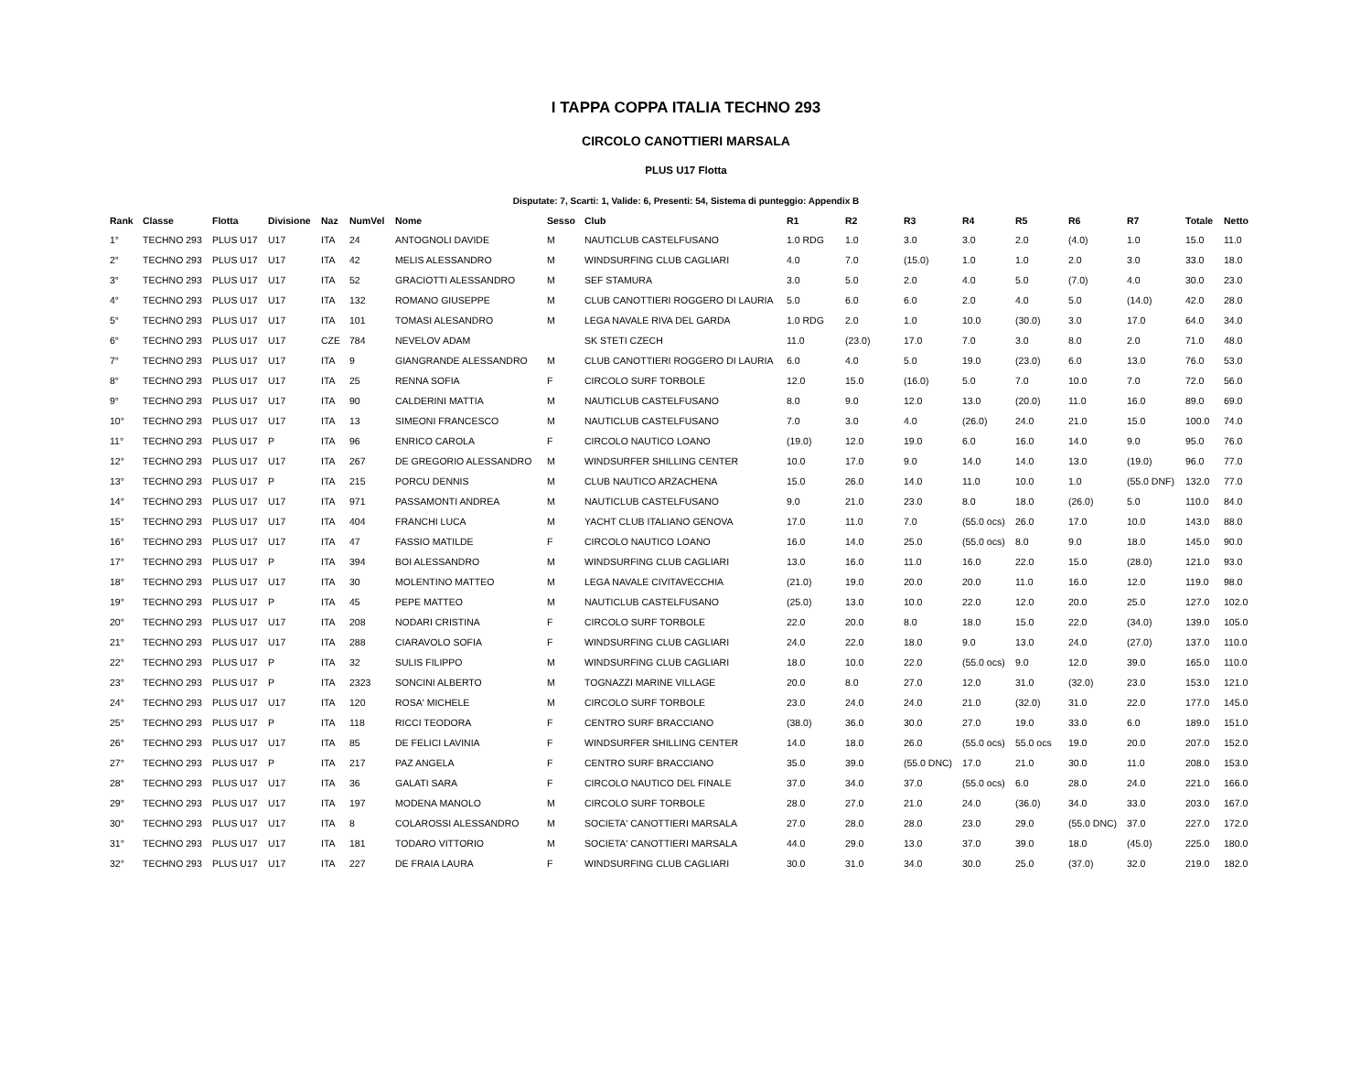I TAPPA COPPA ITALIA TECHNO 293
CIRCOLO CANOTTIERI MARSALA
PLUS U17 Flotta
Disputate: 7, Scarti: 1, Valide: 6, Presenti: 54, Sistema di punteggio: Appendix B
| Rank | Classe | Flotta | Divisione | Naz | NumVel | Nome | Sesso | Club | R1 | R2 | R3 | R4 | R5 | R6 | R7 | Totale | Netto |
| --- | --- | --- | --- | --- | --- | --- | --- | --- | --- | --- | --- | --- | --- | --- | --- | --- | --- |
| 1° | TECHNO 293 | PLUS U17 | U17 | ITA | 24 | ANTOGNOLI DAVIDE | M | NAUTICLUB CASTELFUSANO | 1.0 RDG | 1.0 | 3.0 | 3.0 | 2.0 | (4.0) | 1.0 | 15.0 | 11.0 |
| 2° | TECHNO 293 | PLUS U17 | U17 | ITA | 42 | MELIS ALESSANDRO | M | WINDSURFING CLUB CAGLIARI | 4.0 | 7.0 | (15.0) | 1.0 | 1.0 | 2.0 | 3.0 | 33.0 | 18.0 |
| 3° | TECHNO 293 | PLUS U17 | U17 | ITA | 52 | GRACIOTTI ALESSANDRO | M | SEF STAMURA | 3.0 | 5.0 | 2.0 | 4.0 | 5.0 | (7.0) | 4.0 | 30.0 | 23.0 |
| 4° | TECHNO 293 | PLUS U17 | U17 | ITA | 132 | ROMANO GIUSEPPE | M | CLUB CANOTTIERI ROGGERO DI LAURIA | 5.0 | 6.0 | 6.0 | 2.0 | 4.0 | 5.0 | (14.0) | 42.0 | 28.0 |
| 5° | TECHNO 293 | PLUS U17 | U17 | ITA | 101 | TOMASI ALESANDRO | M | LEGA NAVALE RIVA DEL GARDA | 1.0 RDG | 2.0 | 1.0 | 10.0 | (30.0) | 3.0 | 17.0 | 64.0 | 34.0 |
| 6° | TECHNO 293 | PLUS U17 | U17 | CZE | 784 | NEVELOV ADAM | | SK STETI CZECH | 11.0 | (23.0) | 17.0 | 7.0 | 3.0 | 8.0 | 2.0 | 71.0 | 48.0 |
| 7° | TECHNO 293 | PLUS U17 | U17 | ITA | 9 | GIANGRANDE ALESSANDRO | M | CLUB CANOTTIERI ROGGERO DI LAURIA | 6.0 | 4.0 | 5.0 | 19.0 | (23.0) | 6.0 | 13.0 | 76.0 | 53.0 |
| 8° | TECHNO 293 | PLUS U17 | U17 | ITA | 25 | RENNA SOFIA | F | CIRCOLO SURF TORBOLE | 12.0 | 15.0 | (16.0) | 5.0 | 7.0 | 10.0 | 7.0 | 72.0 | 56.0 |
| 9° | TECHNO 293 | PLUS U17 | U17 | ITA | 90 | CALDERINI MATTIA | M | NAUTICLUB CASTELFUSANO | 8.0 | 9.0 | 12.0 | 13.0 | (20.0) | 11.0 | 16.0 | 89.0 | 69.0 |
| 10° | TECHNO 293 | PLUS U17 | U17 | ITA | 13 | SIMEONI FRANCESCO | M | NAUTICLUB CASTELFUSANO | 7.0 | 3.0 | 4.0 | (26.0) | 24.0 | 21.0 | 15.0 | 100.0 | 74.0 |
| 11° | TECHNO 293 | PLUS U17 | P | ITA | 96 | ENRICO CAROLA | F | CIRCOLO NAUTICO LOANO | (19.0) | 12.0 | 19.0 | 6.0 | 16.0 | 14.0 | 9.0 | 95.0 | 76.0 |
| 12° | TECHNO 293 | PLUS U17 | U17 | ITA | 267 | DE GREGORIO ALESSANDRO | M | WINDSURFER SHILLING CENTER | 10.0 | 17.0 | 9.0 | 14.0 | 14.0 | 13.0 | (19.0) | 96.0 | 77.0 |
| 13° | TECHNO 293 | PLUS U17 | P | ITA | 215 | PORCU DENNIS | M | CLUB NAUTICO ARZACHENA | 15.0 | 26.0 | 14.0 | 11.0 | 10.0 | 1.0 | (55.0 DNF) | 132.0 | 77.0 |
| 14° | TECHNO 293 | PLUS U17 | U17 | ITA | 971 | PASSAMONTI ANDREA | M | NAUTICLUB CASTELFUSANO | 9.0 | 21.0 | 23.0 | 8.0 | 18.0 | (26.0) | 5.0 | 110.0 | 84.0 |
| 15° | TECHNO 293 | PLUS U17 | U17 | ITA | 404 | FRANCHI LUCA | M | YACHT CLUB ITALIANO GENOVA | 17.0 | 11.0 | 7.0 | (55.0 ocs) | 26.0 | 17.0 | 10.0 | 143.0 | 88.0 |
| 16° | TECHNO 293 | PLUS U17 | U17 | ITA | 47 | FASSIO MATILDE | F | CIRCOLO NAUTICO LOANO | 16.0 | 14.0 | 25.0 | (55.0 ocs) | 8.0 | 9.0 | 18.0 | 145.0 | 90.0 |
| 17° | TECHNO 293 | PLUS U17 | P | ITA | 394 | BOI ALESSANDRO | M | WINDSURFING CLUB CAGLIARI | 13.0 | 16.0 | 11.0 | 16.0 | 22.0 | 15.0 | (28.0) | 121.0 | 93.0 |
| 18° | TECHNO 293 | PLUS U17 | U17 | ITA | 30 | MOLENTINO MATTEO | M | LEGA NAVALE CIVITAVECCHIA | (21.0) | 19.0 | 20.0 | 20.0 | 11.0 | 16.0 | 12.0 | 119.0 | 98.0 |
| 19° | TECHNO 293 | PLUS U17 | P | ITA | 45 | PEPE MATTEO | M | NAUTICLUB CASTELFUSANO | (25.0) | 13.0 | 10.0 | 22.0 | 12.0 | 20.0 | 25.0 | 127.0 | 102.0 |
| 20° | TECHNO 293 | PLUS U17 | U17 | ITA | 208 | NODARI CRISTINA | F | CIRCOLO SURF TORBOLE | 22.0 | 20.0 | 8.0 | 18.0 | 15.0 | 22.0 | (34.0) | 139.0 | 105.0 |
| 21° | TECHNO 293 | PLUS U17 | U17 | ITA | 288 | CIARAVOLO SOFIA | F | WINDSURFING CLUB CAGLIARI | 24.0 | 22.0 | 18.0 | 9.0 | 13.0 | 24.0 | (27.0) | 137.0 | 110.0 |
| 22° | TECHNO 293 | PLUS U17 | P | ITA | 32 | SULIS FILIPPO | M | WINDSURFING CLUB CAGLIARI | 18.0 | 10.0 | 22.0 | (55.0 ocs) | 9.0 | 12.0 | 39.0 | 165.0 | 110.0 |
| 23° | TECHNO 293 | PLUS U17 | P | ITA | 2323 | SONCINI ALBERTO | M | TOGNAZZI MARINE VILLAGE | 20.0 | 8.0 | 27.0 | 12.0 | 31.0 | (32.0) | 23.0 | 153.0 | 121.0 |
| 24° | TECHNO 293 | PLUS U17 | U17 | ITA | 120 | ROSA' MICHELE | M | CIRCOLO SURF TORBOLE | 23.0 | 24.0 | 24.0 | 21.0 | (32.0) | 31.0 | 22.0 | 177.0 | 145.0 |
| 25° | TECHNO 293 | PLUS U17 | P | ITA | 118 | RICCI TEODORA | F | CENTRO SURF BRACCIANO | (38.0) | 36.0 | 30.0 | 27.0 | 19.0 | 33.0 | 6.0 | 189.0 | 151.0 |
| 26° | TECHNO 293 | PLUS U17 | U17 | ITA | 85 | DE FELICI LAVINIA | F | WINDSURFER SHILLING CENTER | 14.0 | 18.0 | 26.0 | (55.0 ocs) | 55.0 ocs | 19.0 | 20.0 | 207.0 | 152.0 |
| 27° | TECHNO 293 | PLUS U17 | P | ITA | 217 | PAZ ANGELA | F | CENTRO SURF BRACCIANO | 35.0 | 39.0 | (55.0 DNC) | 17.0 | 21.0 | 30.0 | 11.0 | 208.0 | 153.0 |
| 28° | TECHNO 293 | PLUS U17 | U17 | ITA | 36 | GALATI SARA | F | CIRCOLO NAUTICO DEL FINALE | 37.0 | 34.0 | 37.0 | (55.0 ocs) | 6.0 | 28.0 | 24.0 | 221.0 | 166.0 |
| 29° | TECHNO 293 | PLUS U17 | U17 | ITA | 197 | MODENA MANOLO | M | CIRCOLO SURF TORBOLE | 28.0 | 27.0 | 21.0 | 24.0 | (36.0) | 34.0 | 33.0 | 203.0 | 167.0 |
| 30° | TECHNO 293 | PLUS U17 | U17 | ITA | 8 | COLAROSSI ALESSANDRO | M | SOCIETA' CANOTTIERI MARSALA | 27.0 | 28.0 | 28.0 | 23.0 | 29.0 | (55.0 DNC) | 37.0 | 227.0 | 172.0 |
| 31° | TECHNO 293 | PLUS U17 | U17 | ITA | 181 | TODARO VITTORIO | M | SOCIETA' CANOTTIERI MARSALA | 44.0 | 29.0 | 13.0 | 37.0 | 39.0 | 18.0 | (45.0) | 225.0 | 180.0 |
| 32° | TECHNO 293 | PLUS U17 | U17 | ITA | 227 | DE FRAIA LAURA | F | WINDSURFING CLUB CAGLIARI | 30.0 | 31.0 | 34.0 | 30.0 | 25.0 | (37.0) | 32.0 | 219.0 | 182.0 |